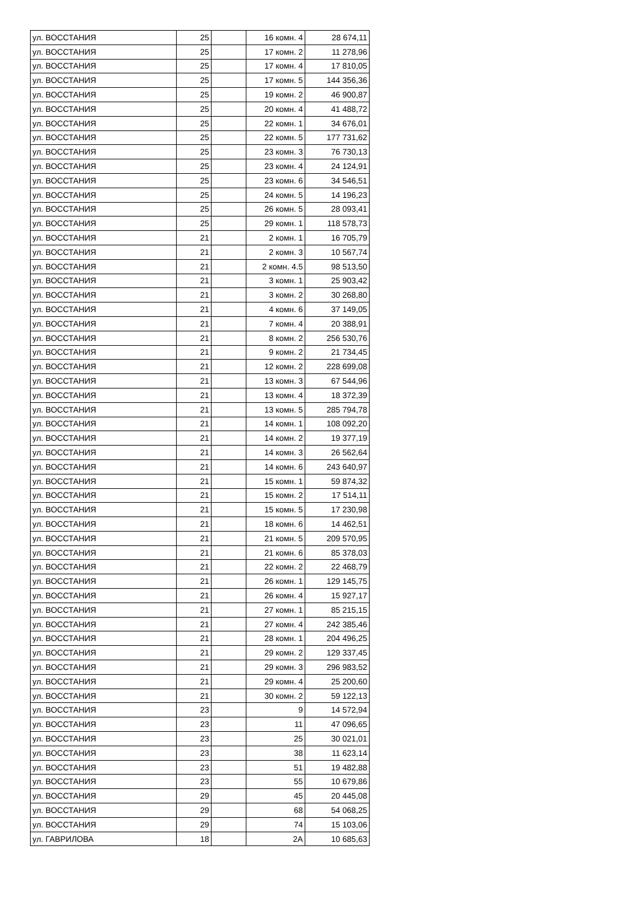| ул. ВОССТАНИЯ | 25 | | 16 комн. 4 | 28 674,11 |
| ул. ВОССТАНИЯ | 25 | | 17 комн. 2 | 11 278,96 |
| ул. ВОССТАНИЯ | 25 | | 17 комн. 4 | 17 810,05 |
| ул. ВОССТАНИЯ | 25 | | 17 комн. 5 | 144 356,36 |
| ул. ВОССТАНИЯ | 25 | | 19 комн. 2 | 46 900,87 |
| ул. ВОССТАНИЯ | 25 | | 20 комн. 4 | 41 488,72 |
| ул. ВОССТАНИЯ | 25 | | 22 комн. 1 | 34 676,01 |
| ул. ВОССТАНИЯ | 25 | | 22 комн. 5 | 177 731,62 |
| ул. ВОССТАНИЯ | 25 | | 23 комн. 3 | 76 730,13 |
| ул. ВОССТАНИЯ | 25 | | 23 комн. 4 | 24 124,91 |
| ул. ВОССТАНИЯ | 25 | | 23 комн. 6 | 34 546,51 |
| ул. ВОССТАНИЯ | 25 | | 24 комн. 5 | 14 196,23 |
| ул. ВОССТАНИЯ | 25 | | 26 комн. 5 | 28 093,41 |
| ул. ВОССТАНИЯ | 25 | | 29 комн. 1 | 118 578,73 |
| ул. ВОССТАНИЯ | 21 | | 2 комн. 1 | 16 705,79 |
| ул. ВОССТАНИЯ | 21 | | 2 комн. 3 | 10 567,74 |
| ул. ВОССТАНИЯ | 21 | | 2 комн. 4.5 | 98 513,50 |
| ул. ВОССТАНИЯ | 21 | | 3 комн. 1 | 25 903,42 |
| ул. ВОССТАНИЯ | 21 | | 3 комн. 2 | 30 268,80 |
| ул. ВОССТАНИЯ | 21 | | 4 комн. 6 | 37 149,05 |
| ул. ВОССТАНИЯ | 21 | | 7 комн. 4 | 20 388,91 |
| ул. ВОССТАНИЯ | 21 | | 8 комн. 2 | 256 530,76 |
| ул. ВОССТАНИЯ | 21 | | 9 комн. 2 | 21 734,45 |
| ул. ВОССТАНИЯ | 21 | | 12 комн. 2 | 228 699,08 |
| ул. ВОССТАНИЯ | 21 | | 13 комн. 3 | 67 544,96 |
| ул. ВОССТАНИЯ | 21 | | 13 комн. 4 | 18 372,39 |
| ул. ВОССТАНИЯ | 21 | | 13 комн. 5 | 285 794,78 |
| ул. ВОССТАНИЯ | 21 | | 14 комн. 1 | 108 092,20 |
| ул. ВОССТАНИЯ | 21 | | 14 комн. 2 | 19 377,19 |
| ул. ВОССТАНИЯ | 21 | | 14 комн. 3 | 26 562,64 |
| ул. ВОССТАНИЯ | 21 | | 14 комн. 6 | 243 640,97 |
| ул. ВОССТАНИЯ | 21 | | 15 комн. 1 | 59 874,32 |
| ул. ВОССТАНИЯ | 21 | | 15 комн. 2 | 17 514,11 |
| ул. ВОССТАНИЯ | 21 | | 15 комн. 5 | 17 230,98 |
| ул. ВОССТАНИЯ | 21 | | 18 комн. 6 | 14 462,51 |
| ул. ВОССТАНИЯ | 21 | | 21 комн. 5 | 209 570,95 |
| ул. ВОССТАНИЯ | 21 | | 21 комн. 6 | 85 378,03 |
| ул. ВОССТАНИЯ | 21 | | 22 комн. 2 | 22 468,79 |
| ул. ВОССТАНИЯ | 21 | | 26 комн. 1 | 129 145,75 |
| ул. ВОССТАНИЯ | 21 | | 26 комн. 4 | 15 927,17 |
| ул. ВОССТАНИЯ | 21 | | 27 комн. 1 | 85 215,15 |
| ул. ВОССТАНИЯ | 21 | | 27 комн. 4 | 242 385,46 |
| ул. ВОССТАНИЯ | 21 | | 28 комн. 1 | 204 496,25 |
| ул. ВОССТАНИЯ | 21 | | 29 комн. 2 | 129 337,45 |
| ул. ВОССТАНИЯ | 21 | | 29 комн. 3 | 296 983,52 |
| ул. ВОССТАНИЯ | 21 | | 29 комн. 4 | 25 200,60 |
| ул. ВОССТАНИЯ | 21 | | 30 комн. 2 | 59 122,13 |
| ул. ВОССТАНИЯ | 23 | | 9 | 14 572,94 |
| ул. ВОССТАНИЯ | 23 | | 11 | 47 096,65 |
| ул. ВОССТАНИЯ | 23 | | 25 | 30 021,01 |
| ул. ВОССТАНИЯ | 23 | | 38 | 11 623,14 |
| ул. ВОССТАНИЯ | 23 | | 51 | 19 482,88 |
| ул. ВОССТАНИЯ | 23 | | 55 | 10 679,86 |
| ул. ВОССТАНИЯ | 29 | | 45 | 20 445,08 |
| ул. ВОССТАНИЯ | 29 | | 68 | 54 068,25 |
| ул. ВОССТАНИЯ | 29 | | 74 | 15 103,06 |
| ул. ГАВРИЛОВА | 18 | | 2А | 10 685,63 |